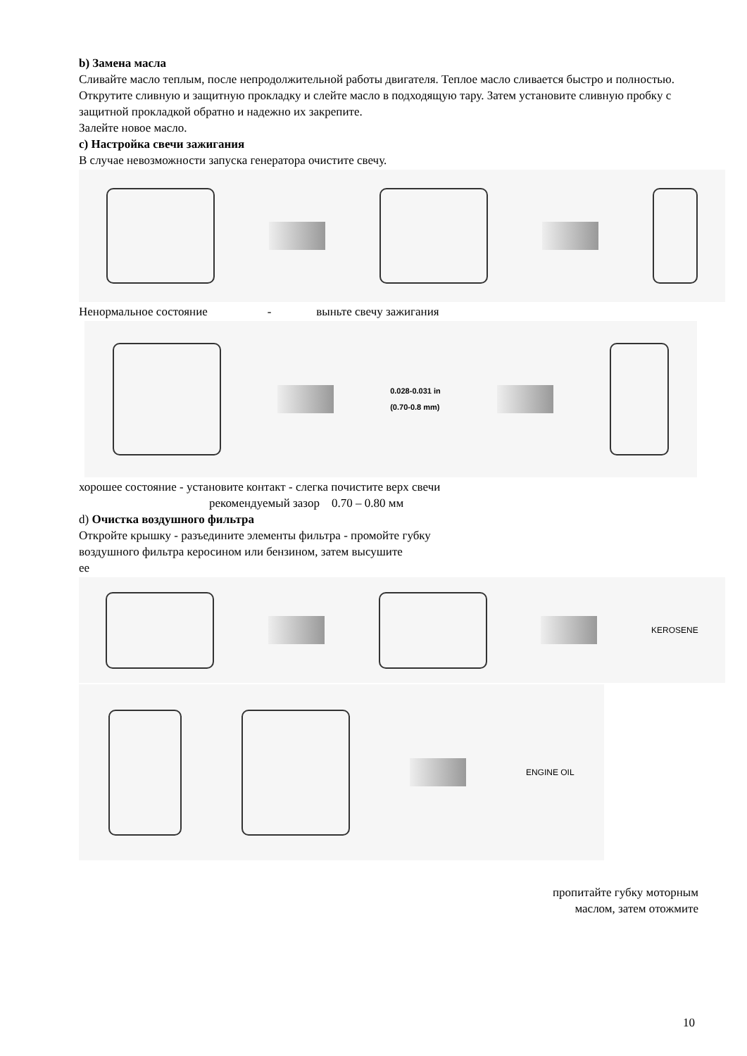b) Замена масла
Сливайте масло теплым, после непродолжительной работы двигателя. Теплое масло сливается быстро и полностью.
Открутите сливную и защитную прокладку и слейте масло в подходящую тару. Затем установите сливную пробку с защитной прокладкой обратно и надежно их закрепите.
Залейте новое масло.
c) Настройка свечи зажигания
В случае невозможности запуска генератора очистите свечу.
Ненормальное состояние - выньте свечу зажигания
0.028-0.031 in
(0.70-0.8 mm)
хорошее состояние - установите контакт - слегка почистите верх свечи
рекомендуемый зазор 0.70 – 0.80 мм
d) Очистка воздушного фильтра
Откройте крышку - разъедините элементы фильтра - промойте губку
воздушного фильтра керосином или бензином, затем высушите
ее
KEROSENE
ENGINE OIL
пропитайте губку моторным
маслом, затем отожмите
10